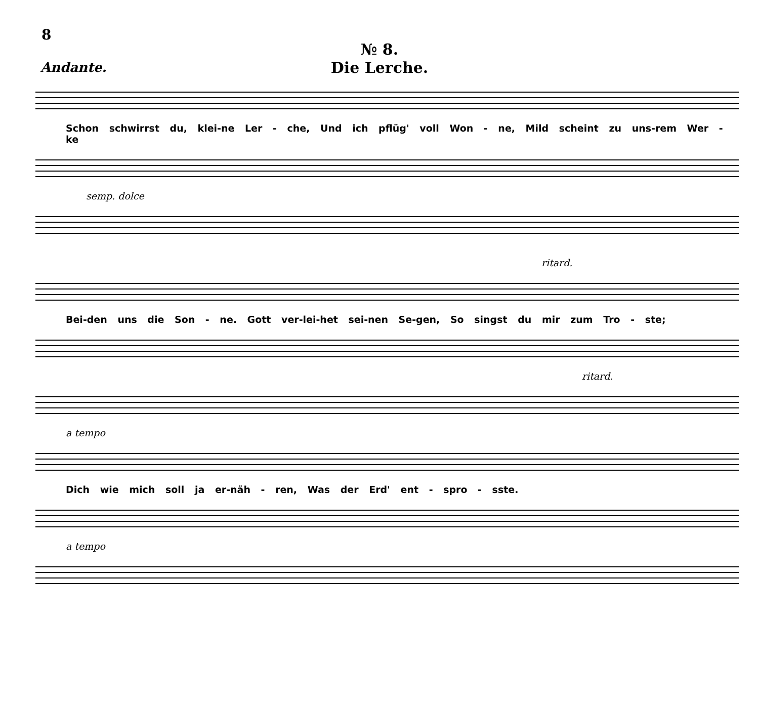8
№ 8.
Die Lerche.
Andante.
Schon schwirrst du, klei-ne Ler - che, Und ich pflüg' voll Won - ne, Mild scheint zu uns-rem Wer - ke
semp. dolce
ritard.
Bei-den uns die Son - ne. Gott ver-lei-het sei-nen Se-gen, So singst du mir zum Tro - ste;
ritard.
a tempo
Dich wie mich soll ja er-näh - ren, Was der Erd' ent - spro - sste.
a tempo